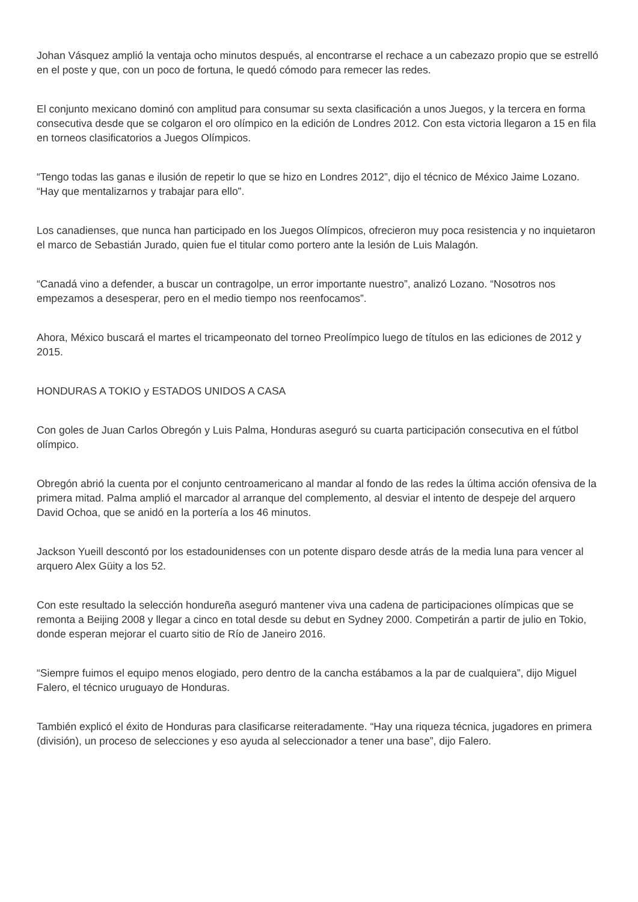Johan Vásquez amplió la ventaja ocho minutos después, al encontrarse el rechace a un cabezazo propio que se estrelló en el poste y que, con un poco de fortuna, le quedó cómodo para remecer las redes.
El conjunto mexicano dominó con amplitud para consumar su sexta clasificación a unos Juegos, y la tercera en forma consecutiva desde que se colgaron el oro olímpico en la edición de Londres 2012. Con esta victoria llegaron a 15 en fila en torneos clasificatorios a Juegos Olímpicos.
“Tengo todas las ganas e ilusión de repetir lo que se hizo en Londres 2012”, dijo el técnico de México Jaime Lozano. “Hay que mentalizarnos y trabajar para ello”.
Los canadienses, que nunca han participado en los Juegos Olímpicos, ofrecieron muy poca resistencia y no inquietaron el marco de Sebastián Jurado, quien fue el titular como portero ante la lesión de Luis Malagón.
“Canadá vino a defender, a buscar un contragolpe, un error importante nuestro”, analizó Lozano. “Nosotros nos empezamos a desesperar, pero en el medio tiempo nos reenfocamos”.
Ahora, México buscará el martes el tricampeonato del torneo Preolímpico luego de títulos en las ediciones de 2012 y 2015.
HONDURAS A TOKIO y ESTADOS UNIDOS A CASA
Con goles de Juan Carlos Obregón y Luis Palma, Honduras aseguró su cuarta participación consecutiva en el fútbol olímpico.
Obregón abrió la cuenta por el conjunto centroamericano al mandar al fondo de las redes la última acción ofensiva de la primera mitad. Palma amplió el marcador al arranque del complemento, al desviar el intento de despeje del arquero David Ochoa, que se anidó en la portería a los 46 minutos.
Jackson Yueill descontó por los estadounidenses con un potente disparo desde atrás de la media luna para vencer al arquero Alex Güity a los 52.
Con este resultado la selección hondureña aseguró mantener viva una cadena de participaciones olímpicas que se remonta a Beijing 2008 y llegar a cinco en total desde su debut en Sydney 2000. Competirán a partir de julio en Tokio, donde esperan mejorar el cuarto sitio de Río de Janeiro 2016.
“Siempre fuimos el equipo menos elogiado, pero dentro de la cancha estábamos a la par de cualquiera”, dijo Miguel Falero, el técnico uruguayo de Honduras.
También explicó el éxito de Honduras para clasificarse reiteradamente. “Hay una riqueza técnica, jugadores en primera (división), un proceso de selecciones y eso ayuda al seleccionador a tener una base”, dijo Falero.